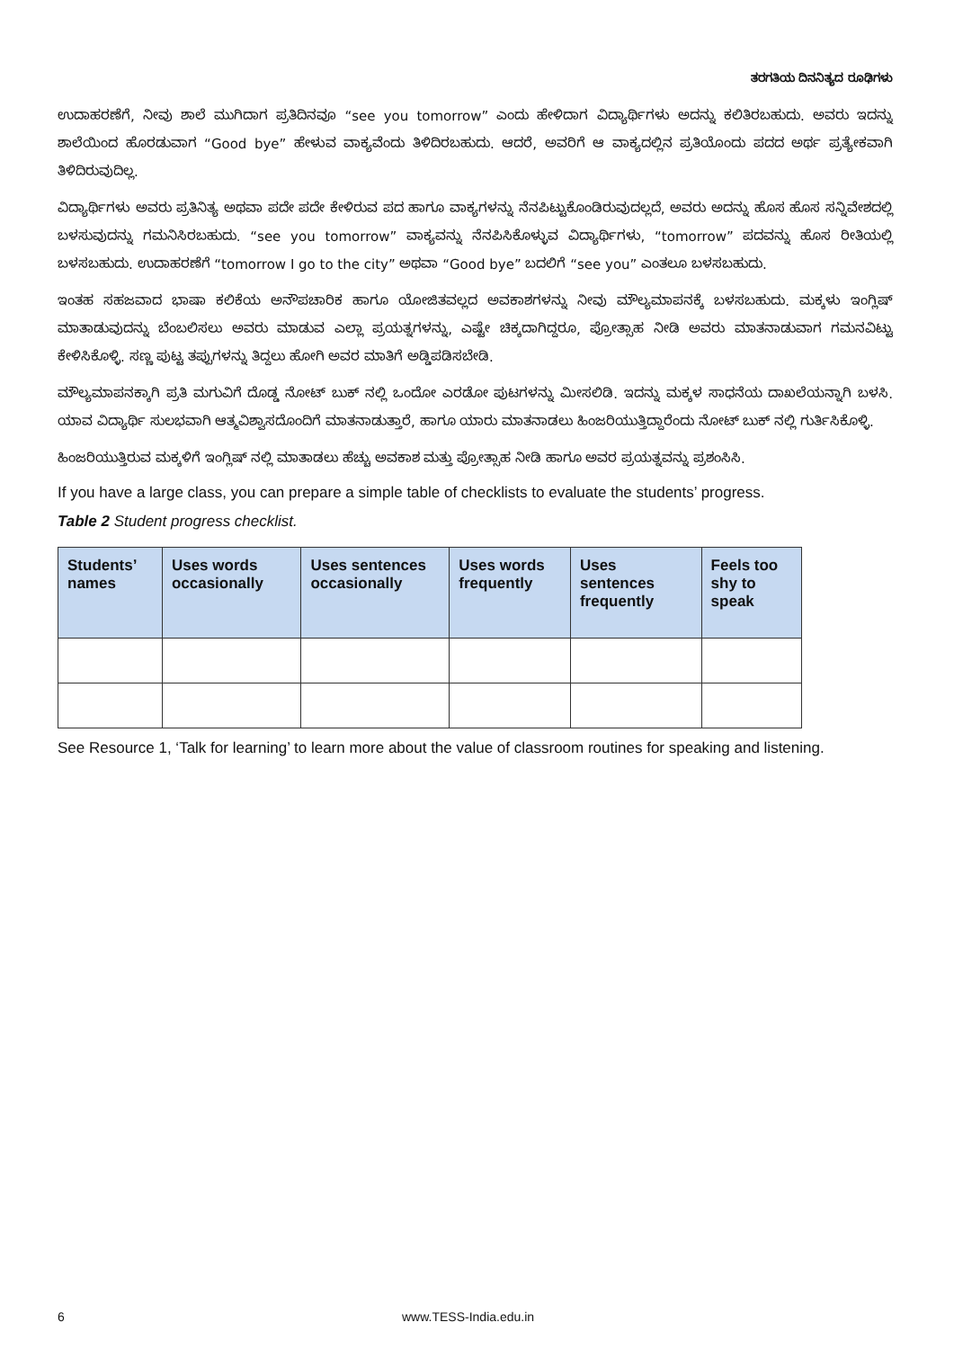ತರಗತಿಯ ದಿನನಿತ್ಯದ ರೂಢಿಗಳು
ಉದಾಹರಣೆಗೆ, ನೀವು ಶಾಲೆ ಮುಗಿದಾಗ ಪ್ರತಿದಿನವೂ “see you tomorrow” ಎಂದು ಹೇಳಿದಾಗ ವಿದ್ಯಾರ್ಥಿಗಳು ಅದನ್ನು ಕಲಿತಿರಬಹುದು. ಅವರು ಇದನ್ನು ಶಾಲೆಯಿಂದ ಹೊರಡುವಾಗ “Good bye” ಹೇಳುವ ವಾಕ್ಯವೆಂದು ತಿಳಿದಿರಬಹುದು. ಆದರೆ, ಅವರಿಗೆ ಆ ವಾಕ್ಯದಲ್ಲಿನ ಪ್ರತಿಯೊಂದು ಪದದ ಅರ್ಥ ಪ್ರತ್ಯೇಕವಾಗಿ ತಿಳಿದಿರುವುದಿಲ್ಲ.
ವಿದ್ಯಾರ್ಥಿಗಳು ಅವರು ಪ್ರತಿನಿತ್ಯ ಅಥವಾ ಪದೇ ಪದೇ ಕೇಳಿರುವ ಪದ ಹಾಗೂ ವಾಕ್ಯಗಳನ್ನು ನೆನಪಿಟ್ಟುಕೊಂಡಿರುವುದಲ್ಲದೆ, ಅವರು ಅದನ್ನು ಹೊಸ ಹೊಸ ಸನ್ನಿವೇಶದಲ್ಲಿ ಬಳಸುವುದನ್ನು ಗಮನಿಸಿರಬಹುದು. “see you tomorrow” ವಾಕ್ಯವನ್ನು ನೆನಪಿಸಿಕೊಳ್ಳುವ ವಿದ್ಯಾರ್ಥಿಗಳು, “tomorrow” ಪದವನ್ನು ಹೊಸ ರೀತಿಯಲ್ಲಿ ಬಳಸಬಹುದು. ಉದಾಹರಣೆಗೆ “tomorrow I go to the city” ಅಥವಾ “Good bye” ಬದಲಿಗೆ “see you” ಎಂತಲೂ ಬಳಸಬಹುದು.
ಇಂತಹ ಸಹಜವಾದ ಭಾಷಾ ಕಲಿಕೆಯ ಅನೌಪಚಾರಿಕ ಹಾಗೂ ಯೋಜಿತವಲ್ಲದ ಅವಕಾಶಗಳನ್ನು ನೀವು ಮೌಲ್ಯಮಾಪನಕ್ಕೆ ಬಳಸಬಹುದು. ಮಕ್ಕಳು ಇಂಗ್ಲಿಷ್ ಮಾತಾಡುವುದನ್ನು ಬೆಂಬಲಿಸಲು ಅವರು ಮಾಡುವ ಎಲ್ಲಾ ಪ್ರಯತ್ನಗಳನ್ನು, ಎಷ್ಟೇ ಚಿಕ್ಕದಾಗಿದ್ದರೂ, ಪ್ರೋತ್ಸಾಹ ನೀಡಿ ಅವರು ಮಾತನಾಡುವಾಗ ಗಮನವಿಟ್ಟು ಕೇಳಿಸಿಕೊಳ್ಳಿ. ಸಣ್ಣ ಪುಟ್ಟ ತಪ್ಪುಗಳನ್ನು ತಿದ್ದಲು ಹೋಗಿ ಅವರ ಮಾತಿಗೆ ಅಡ್ಡಿಪಡಿಸಬೇಡಿ.
ಮೌಲ್ಯಮಾಪನಕ್ಕಾಗಿ ಪ್ರತಿ ಮಗುವಿಗೆ ದೊಡ್ಡ ನೋಟ್ ಬುಕ್ ನಲ್ಲಿ ಒಂದೋ ಎರಡೋ ಪುಟಗಳನ್ನು ಮೀಸಲಿಡಿ. ಇದನ್ನು ಮಕ್ಕಳ ಸಾಧನೆಯ ದಾಖಲೆಯನ್ನಾಗಿ ಬಳಸಿ. ಯಾವ ವಿದ್ಯಾರ್ಥಿ ಸುಲಭವಾಗಿ ಆತ್ಮವಿಶ್ವಾಸದೊಂದಿಗೆ ಮಾತನಾಡುತ್ತಾರೆ, ಹಾಗೂ ಯಾರು ಮಾತನಾಡಲು ಹಿಂಜರಿಯುತ್ತಿದ್ದಾರೆಂದು ನೋಟ್ ಬುಕ್ ನಲ್ಲಿ ಗುರ್ತಿಸಿಕೊಳ್ಳಿ.
ಹಿಂಜರಿಯುತ್ತಿರುವ ಮಕ್ಕಳಿಗೆ ಇಂಗ್ಲಿಷ್ ನಲ್ಲಿ ಮಾತಾಡಲು ಹೆಚ್ಚು ಅವಕಾಶ ಮತ್ತು ಪ್ರೋತ್ಸಾಹ ನೀಡಿ ಹಾಗೂ ಅವರ ಪ್ರಯತ್ನವನ್ನು ಪ್ರಶಂಸಿಸಿ.
If you have a large class, you can prepare a simple table of checklists to evaluate the students’ progress.
Table 2 Student progress checklist.
| Students’ names | Uses words occasionally | Uses sentences occasionally | Uses words frequently | Uses sentences frequently | Feels too shy to speak |
| --- | --- | --- | --- | --- | --- |
See Resource 1, ‘Talk for learning’ to learn more about the value of classroom routines for speaking and listening.
6 www.TESS-India.edu.in